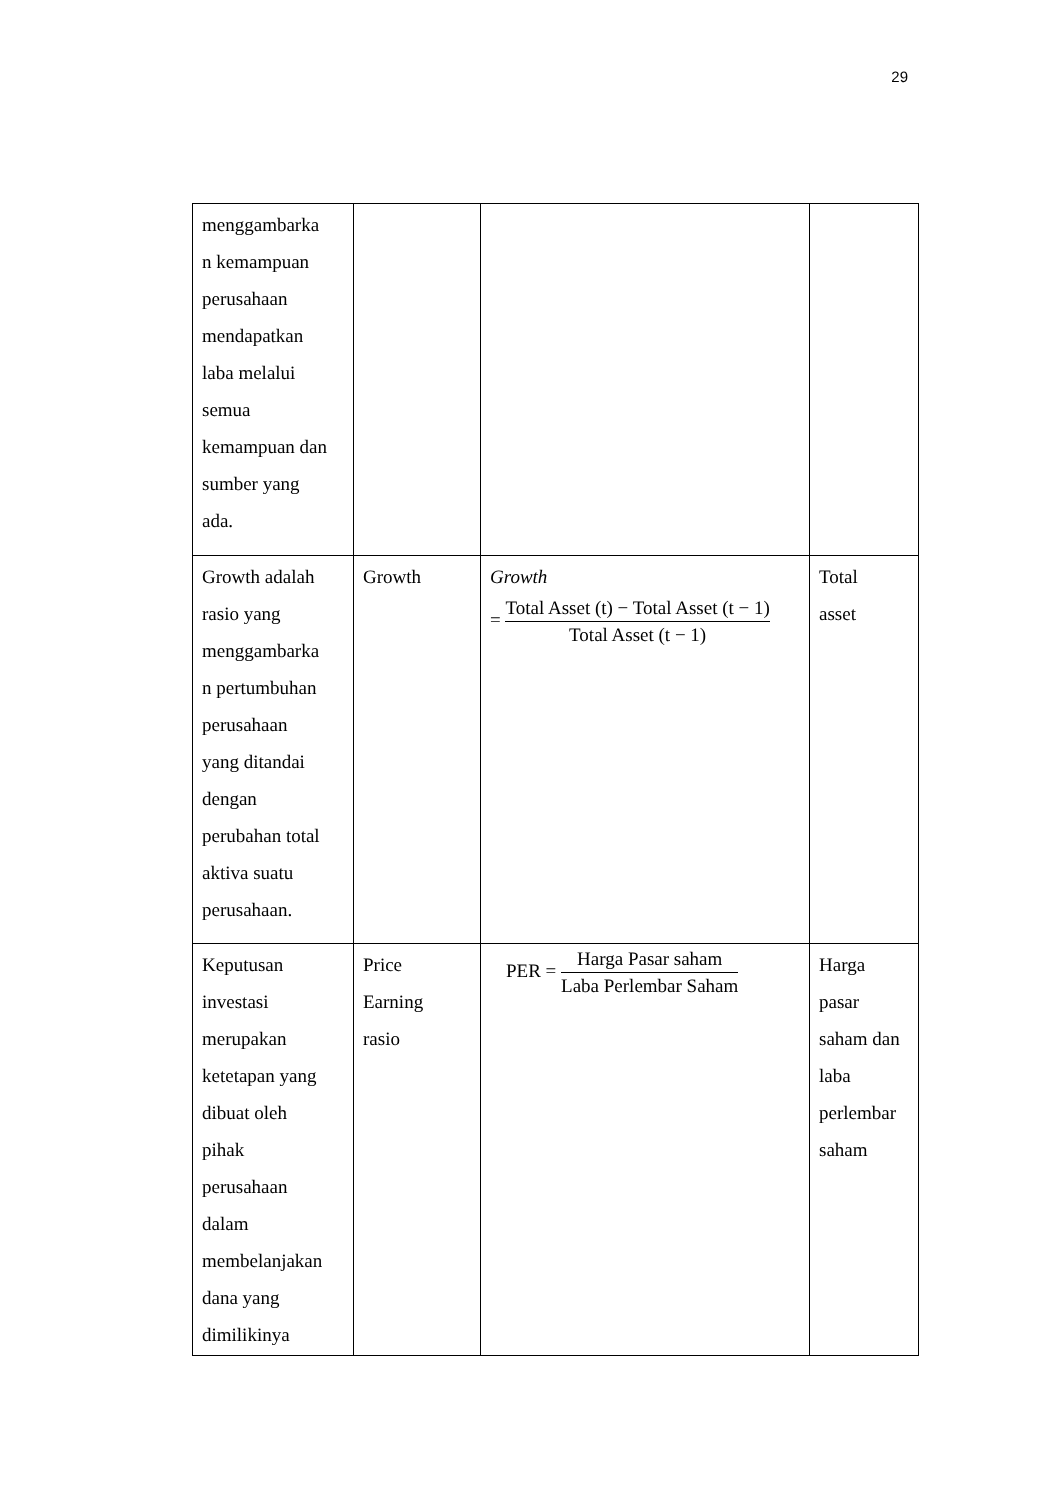29
| menggambarka n kemampuan perusahaan mendapatkan laba melalui semua kemampuan dan sumber yang ada. | | | |
| Growth adalah rasio yang menggambarka n pertumbuhan perusahaan yang ditandai dengan perubahan total aktiva suatu perusahaan. | Growth | Growth = Total Asset (t) − Total Asset (t − 1) Total Asset (t − 1) | Total asset |
| Keputusan investasi merupakan ketetapan yang dibuat oleh pihak perusahaan dalam membelanjakan dana yang dimilikinya | Price Earning rasio | PER = Harga Pasar saham Laba Perlembar Saham | Harga pasar saham dan laba perlembar saham |